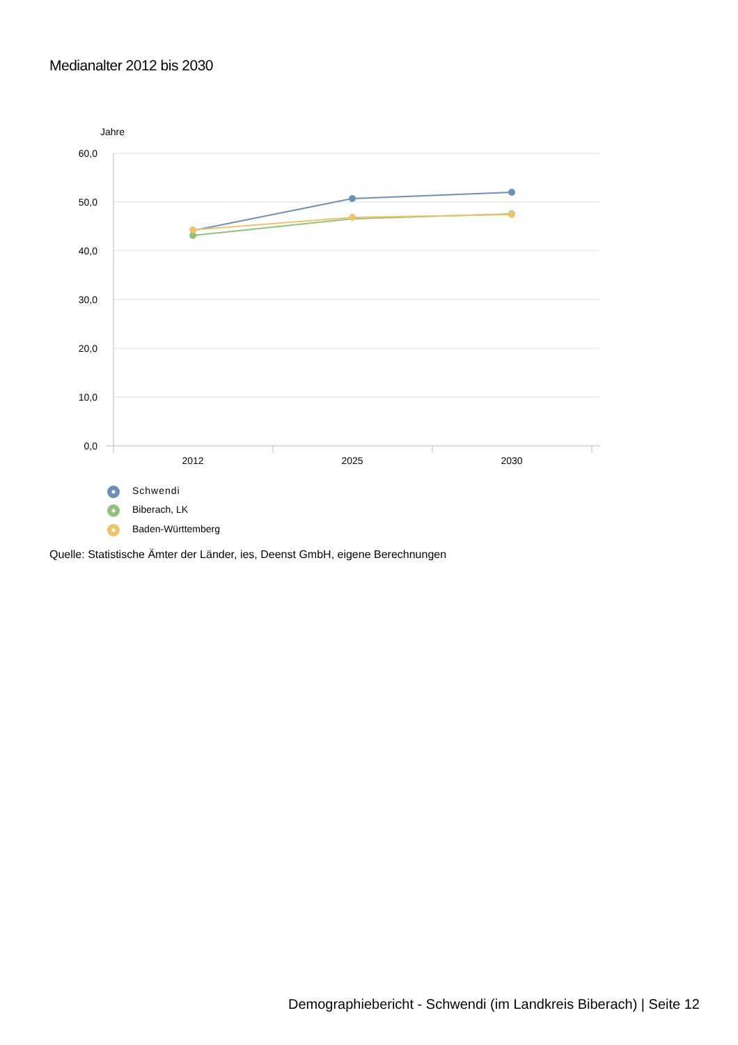Medianalter 2012 bis 2030
Jahre
60,0
50,0
40,0
30,0
20,0
10,0
0,0
2012
2025
2030
Schwendi
Biberach, LK
Baden-Württemberg
Quelle: Statistische Ämter der Länder, ies, Deenst GmbH, eigene Berechnungen
Demographiebericht - Schwendi (im Landkreis Biberach) | Seite 12